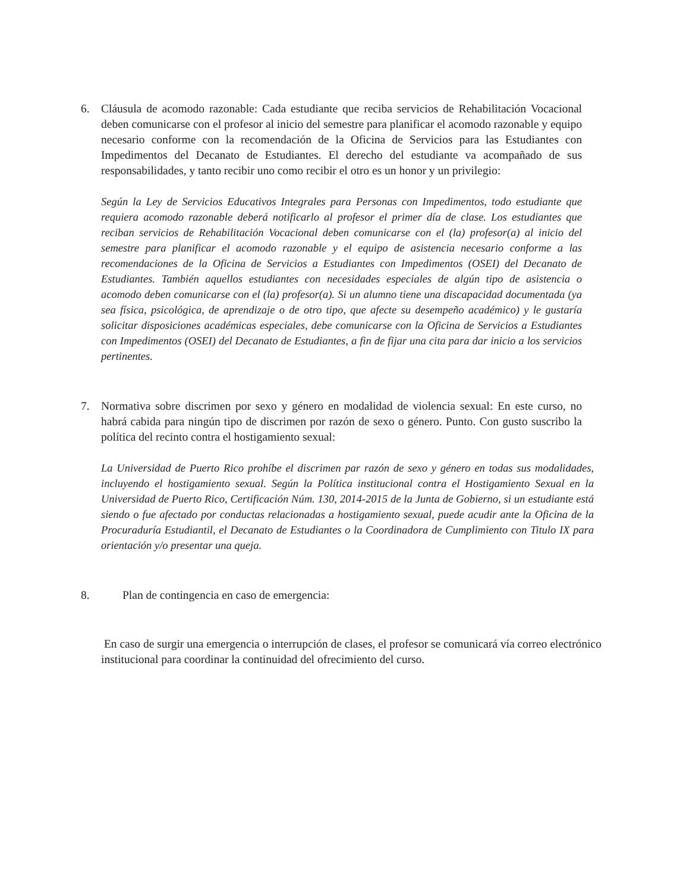6. Cláusula de acomodo razonable: Cada estudiante que reciba servicios de Rehabilitación Vocacional deben comunicarse con el profesor al inicio del semestre para planificar el acomodo razonable y equipo necesario conforme con la recomendación de la Oficina de Servicios para las Estudiantes con Impedimentos del Decanato de Estudiantes. El derecho del estudiante va acompañado de sus responsabilidades, y tanto recibir uno como recibir el otro es un honor y un privilegio:
Según la Ley de Servicios Educativos Integrales para Personas con Impedimentos, todo estudiante que requiera acomodo razonable deberá notificarlo al profesor el primer día de clase. Los estudiantes que reciban servicios de Rehabilitación Vocacional deben comunicarse con el (la) profesor(a) al inicio del semestre para planificar el acomodo razonable y el equipo de asistencia necesario conforme a las recomendaciones de la Oficina de Servicios a Estudiantes con Impedimentos (OSEI) del Decanato de Estudiantes. También aquellos estudiantes con necesidades especiales de algún tipo de asistencia o acomodo deben comunicarse con el (la) profesor(a). Si un alumno tiene una discapacidad documentada (ya sea física, psicológica, de aprendizaje o de otro tipo, que afecte su desempeño académico) y le gustaría solicitar disposiciones académicas especiales, debe comunicarse con la Oficina de Servicios a Estudiantes con Impedimentos (OSEI) del Decanato de Estudiantes, a fin de fijar una cita para dar inicio a los servicios pertinentes.
7. Normativa sobre discrimen por sexo y género en modalidad de violencia sexual: En este curso, no habrá cabida para ningún tipo de discrimen por razón de sexo o género. Punto. Con gusto suscribo la política del recinto contra el hostigamiento sexual:
La Universidad de Puerto Rico prohíbe el discrimen par razón de sexo y género en todas sus modalidades, incluyendo el hostigamiento sexual. Según la Política institucional contra el Hostigamiento Sexual en la Universidad de Puerto Rico, Certificación Núm. 130, 2014-2015 de la Junta de Gobierno, si un estudiante está siendo o fue afectado por conductas relacionadas a hostigamiento sexual, puede acudir ante la Oficina de la Procuraduría Estudiantil, el Decanato de Estudiantes o la Coordinadora de Cumplimiento con Titulo IX para orientación y/o presentar una queja.
8. Plan de contingencia en caso de emergencia:
En caso de surgir una emergencia o interrupción de clases, el profesor se comunicará vía correo electrónico institucional para coordinar la continuidad del ofrecimiento del curso.